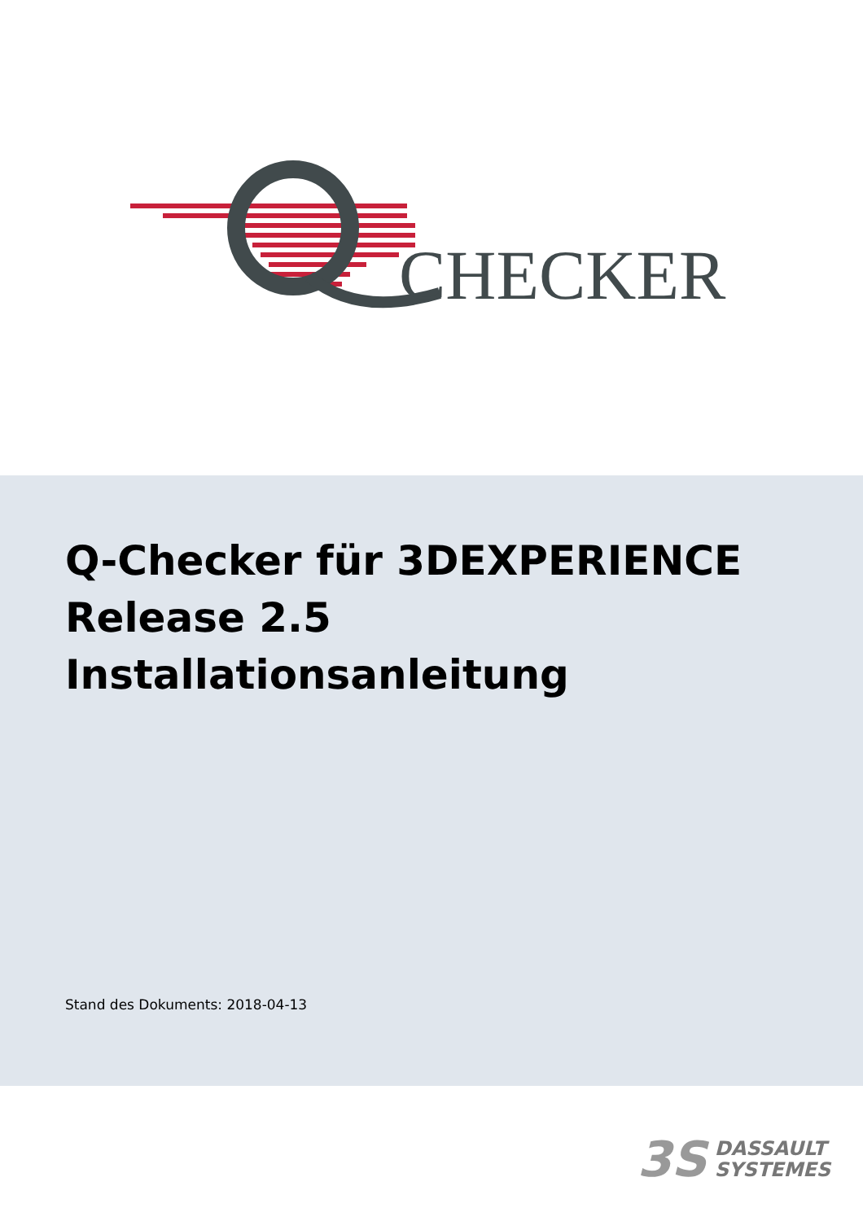CHECKER
Q-Checker für 3DEXPERIENCE
Release 2.5
Installationsanleitung
Stand des Dokuments: 2018-04-13
3S
DASSAULT
SYSTEMES